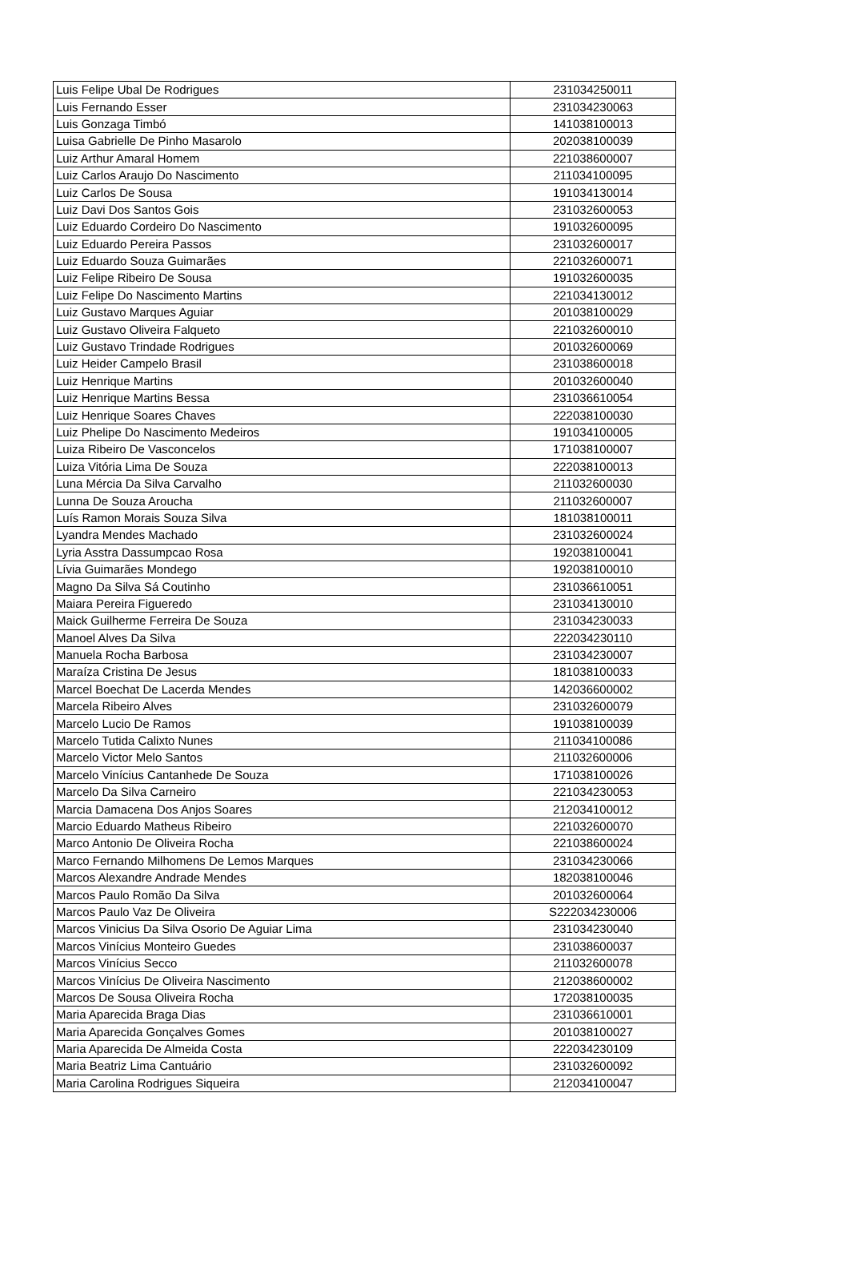| Luis Felipe Ubal De Rodrigues | 231034250011 |
| Luis Fernando Esser | 231034230063 |
| Luis Gonzaga Timbó | 141038100013 |
| Luisa Gabrielle De Pinho Masarolo | 202038100039 |
| Luiz Arthur Amaral Homem | 221038600007 |
| Luiz Carlos Araujo Do Nascimento | 211034100095 |
| Luiz Carlos De Sousa | 191034130014 |
| Luiz Davi Dos Santos Gois | 231032600053 |
| Luiz Eduardo Cordeiro Do Nascimento | 191032600095 |
| Luiz Eduardo Pereira Passos | 231032600017 |
| Luiz Eduardo Souza Guimarães | 221032600071 |
| Luiz Felipe Ribeiro De Sousa | 191032600035 |
| Luiz Felipe Do Nascimento Martins | 221034130012 |
| Luiz Gustavo Marques Aguiar | 201038100029 |
| Luiz Gustavo Oliveira Falqueto | 221032600010 |
| Luiz Gustavo Trindade Rodrigues | 201032600069 |
| Luiz Heider Campelo Brasil | 231038600018 |
| Luiz Henrique Martins | 201032600040 |
| Luiz Henrique Martins Bessa | 231036610054 |
| Luiz Henrique Soares Chaves | 222038100030 |
| Luiz Phelipe Do Nascimento Medeiros | 191034100005 |
| Luiza Ribeiro De Vasconcelos | 171038100007 |
| Luiza Vitória Lima De Souza | 222038100013 |
| Luna Mércia Da Silva Carvalho | 211032600030 |
| Lunna De Souza Aroucha | 211032600007 |
| Luís Ramon Morais Souza Silva | 181038100011 |
| Lyandra Mendes Machado | 231032600024 |
| Lyria Asstra Dassumpcao Rosa | 192038100041 |
| Lívia Guimarães Mondego | 192038100010 |
| Magno Da Silva Sá Coutinho | 231036610051 |
| Maiara Pereira Figueredo | 231034130010 |
| Maick Guilherme Ferreira De Souza | 231034230033 |
| Manoel Alves Da Silva | 222034230110 |
| Manuela Rocha Barbosa | 231034230007 |
| Maraíza Cristina De Jesus | 181038100033 |
| Marcel Boechat De Lacerda Mendes | 142036600002 |
| Marcela Ribeiro Alves | 231032600079 |
| Marcelo Lucio De Ramos | 191038100039 |
| Marcelo Tutida Calixto Nunes | 211034100086 |
| Marcelo Victor Melo Santos | 211032600006 |
| Marcelo Vinícius Cantanhede De Souza | 171038100026 |
| Marcelo Da Silva Carneiro | 221034230053 |
| Marcia Damacena Dos Anjos Soares | 212034100012 |
| Marcio Eduardo Matheus Ribeiro | 221032600070 |
| Marco Antonio De Oliveira Rocha | 221038600024 |
| Marco Fernando Milhomens De Lemos Marques | 231034230066 |
| Marcos Alexandre Andrade Mendes | 182038100046 |
| Marcos Paulo Romão Da Silva | 201032600064 |
| Marcos Paulo Vaz De Oliveira | S222034230006 |
| Marcos Vinicius Da Silva Osorio De Aguiar Lima | 231034230040 |
| Marcos Vinícius Monteiro Guedes | 231038600037 |
| Marcos Vinícius Secco | 211032600078 |
| Marcos Vinícius De Oliveira Nascimento | 212038600002 |
| Marcos De Sousa Oliveira Rocha | 172038100035 |
| Maria Aparecida Braga Dias | 231036610001 |
| Maria Aparecida Gonçalves Gomes | 201038100027 |
| Maria Aparecida De Almeida Costa | 222034230109 |
| Maria Beatriz Lima Cantuário | 231032600092 |
| Maria Carolina Rodrigues Siqueira | 212034100047 |